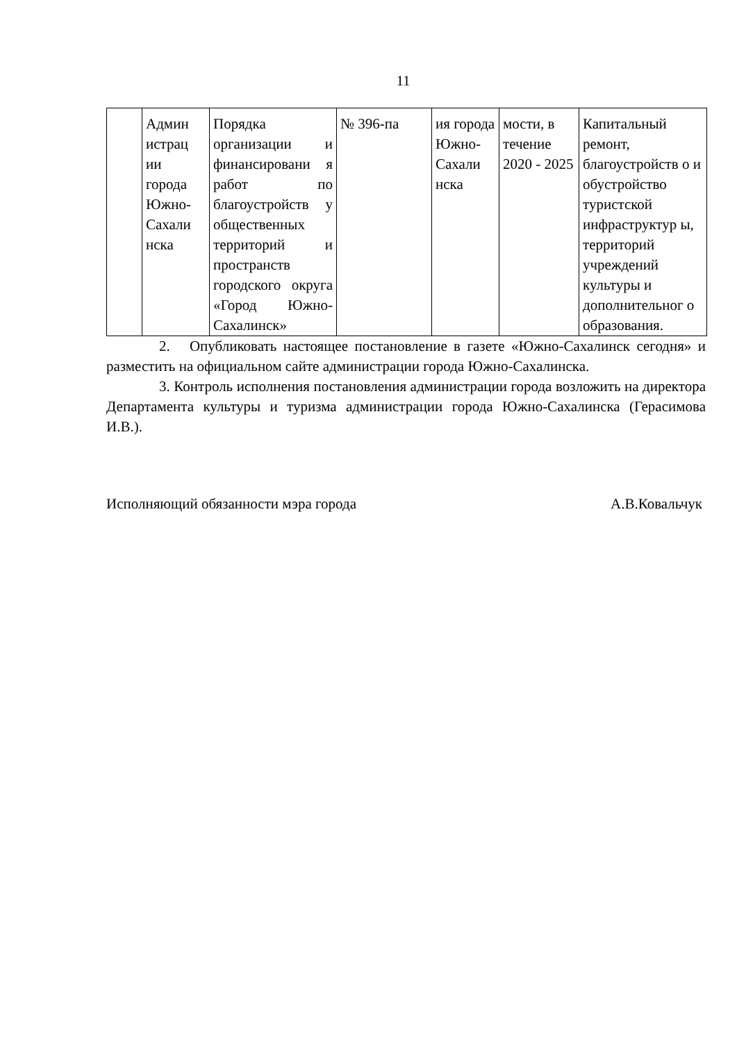11
| | Админ истрац ии города Южно-Сахали нска | Порядка организации и финансировани я работ по благоустройств у общественных территорий и пространств городского округа «Город Южно-Сахалинск» | № 396-па | ия города Южно-Сахали нска | мости, в течение 2020 - 2025 | Капитальный ремонт, благоустройств о и обустройство туристской инфраструктур ы, территорий учреждений культуры и дополнительног о образования. |
2. Опубликовать настоящее постановление в газете «Южно-Сахалинск сегодня» и разместить на официальном сайте администрации города Южно-Сахалинска.
3. Контроль исполнения постановления администрации города возложить на директора Департамента культуры и туризма администрации города Южно-Сахалинска (Герасимова И.В.).
Исполняющий обязанности мэра города А.В.Ковальчук